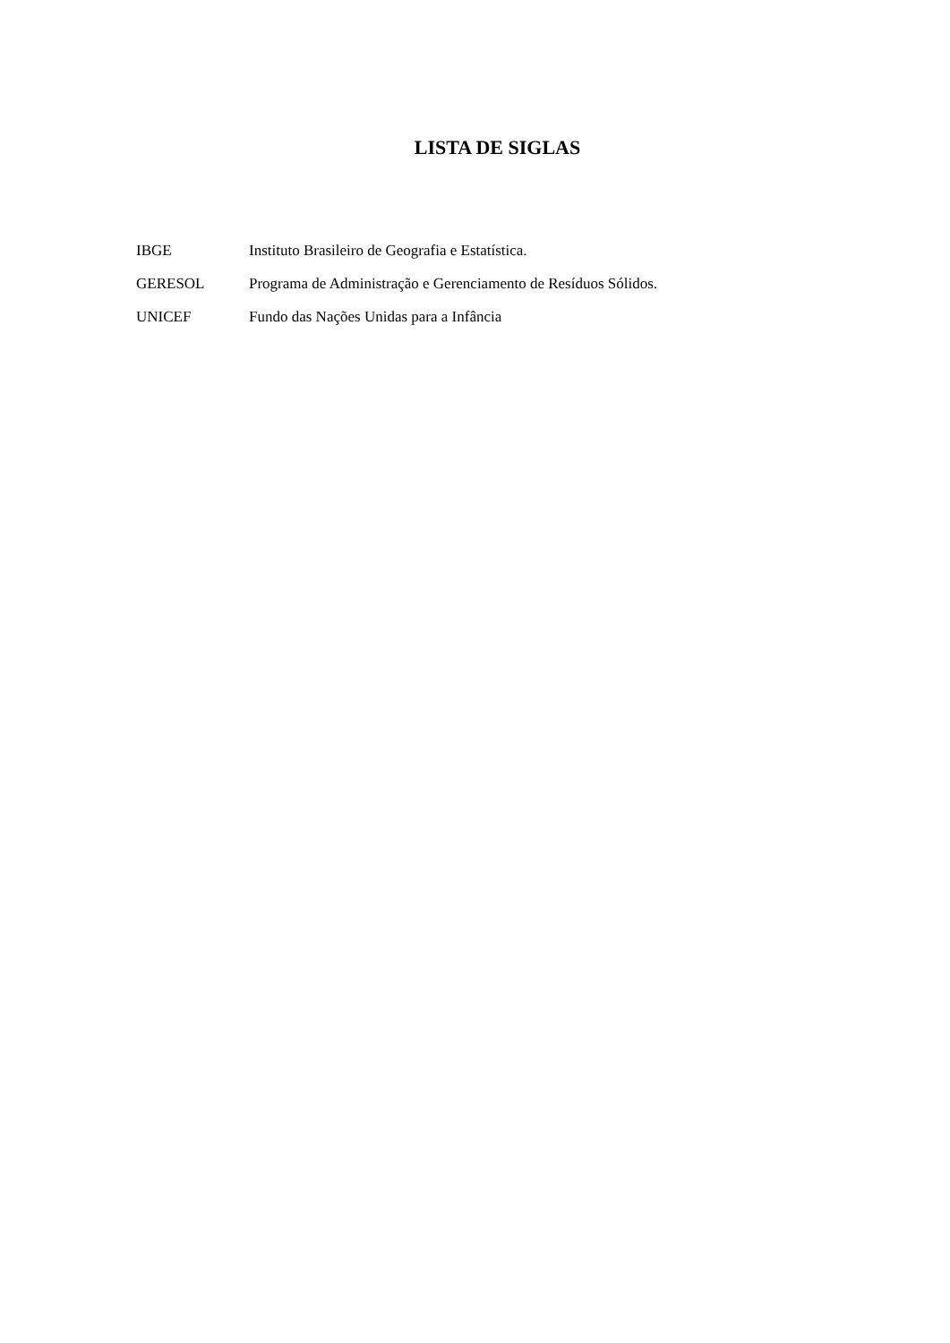LISTA DE SIGLAS
IBGE Instituto Brasileiro de Geografia e Estatística.
GERESOL Programa de Administração e Gerenciamento de Resíduos Sólidos.
UNICEF Fundo das Nações Unidas para a Infância